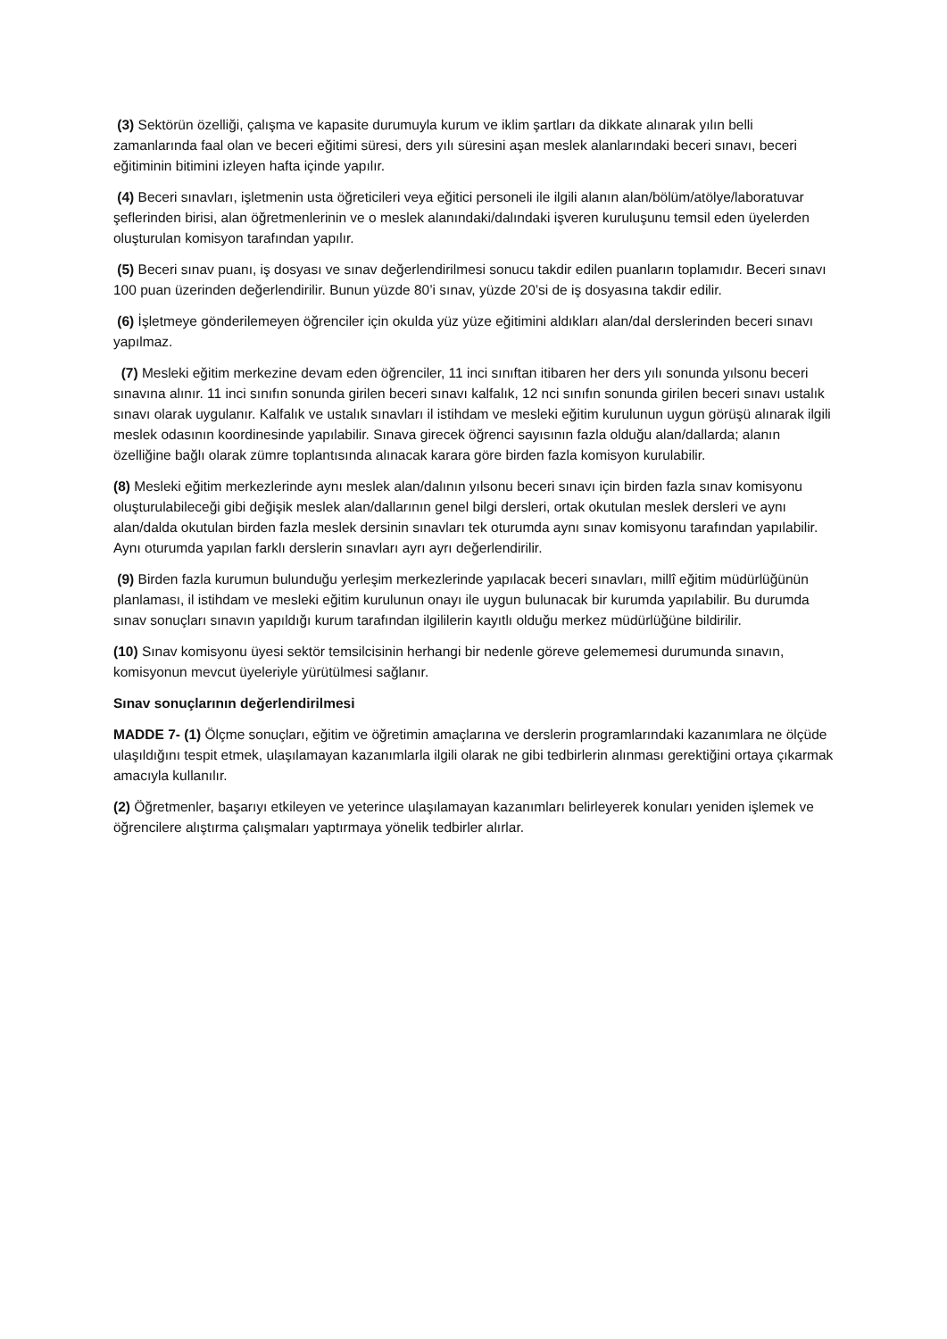(3) Sektörün özelliği, çalışma ve kapasite durumuyla kurum ve iklim şartları da dikkate alınarak yılın belli zamanlarında faal olan ve beceri eğitimi süresi, ders yılı süresini aşan meslek alanlarındaki beceri sınavı, beceri eğitiminin bitimini izleyen hafta içinde yapılır.
(4) Beceri sınavları, işletmenin usta öğreticileri veya eğitici personeli ile ilgili alanın alan/bölüm/atölye/laboratuvar şeflerinden birisi, alan öğretmenlerinin ve o meslek alanındaki/dalındaki işveren kuruluşunu temsil eden üyelerden oluşturulan komisyon tarafından yapılır.
(5) Beceri sınav puanı, iş dosyası ve sınav değerlendirilmesi sonucu takdir edilen puanların toplamıdır. Beceri sınavı 100 puan üzerinden değerlendirilir. Bunun yüzde 80’i sınav, yüzde 20’si de iş dosyasına takdir edilir.
(6) İşletmeye gönderilemeyen öğrenciler için okulda yüz yüze eğitimini aldıkları alan/dal derslerinden beceri sınavı yapılmaz.
(7) Mesleki eğitim merkezine devam eden öğrenciler, 11 inci sınıftan itibaren her ders yılı sonunda yılsonu beceri sınavına alınır. 11 inci sınıfın sonunda girilen beceri sınavı kalfalık, 12 nci sınıfın sonunda girilen beceri sınavı ustalık sınavı olarak uygulanır. Kalfalık ve ustalık sınavları il istihdam ve mesleki eğitim kurulunun uygun görüşü alınarak ilgili meslek odasının koordinesinde yapılabilir. Sınava girecek öğrenci sayısının fazla olduğu alan/dallarda; alanın özelliğine bağlı olarak zümre toplantısında alınacak karara göre birden fazla komisyon kurulabilir.
(8) Mesleki eğitim merkezlerinde aynı meslek alan/dalının yılsonu beceri sınavı için birden fazla sınav komisyonu oluşturulabileceği gibi değişik meslek alan/dallarının genel bilgi dersleri, ortak okutulan meslek dersleri ve aynı alan/dalda okutulan birden fazla meslek dersinin sınavları tek oturumda aynı sınav komisyonu tarafından yapılabilir. Aynı oturumda yapılan farklı derslerin sınavları ayrı ayrı değerlendirilir.
(9) Birden fazla kurumun bulunduğu yerleşim merkezlerinde yapılacak beceri sınavları, millî eğitim müdürlüğünün planlaması, il istihdam ve mesleki eğitim kurulunun onayı ile uygun bulunacak bir kurumda yapılabilir. Bu durumda sınav sonuçları sınavın yapıldığı kurum tarafından ilgililerin kayıtlı olduğu merkez müdürlüğüne bildirilir.
(10) Sınav komisyonu üyesi sektör temsilcisinin herhangi bir nedenle göreve gelememesi durumunda sınavın, komisyonun mevcut üyeleriyle yürütülmesi sağlanır.
Sınav sonuçlarının değerlendirilmesi
MADDE 7- (1) Ölçme sonuçları, eğitim ve öğretimin amaçlarına ve derslerin programlarındaki kazanımlara ne ölçüde ulaşıldığını tespit etmek, ulaşılamayan kazanımlarla ilgili olarak ne gibi tedbirlerin alınması gerektiğini ortaya çıkarmak amacıyla kullanılır.
(2) Öğretmenler, başarıyı etkileyen ve yeterince ulaşılamayan kazanımları belirleyerek konuları yeniden işlemek ve öğrencilere alıştırma çalışmaları yaptırmaya yönelik tedbirler alırlar.